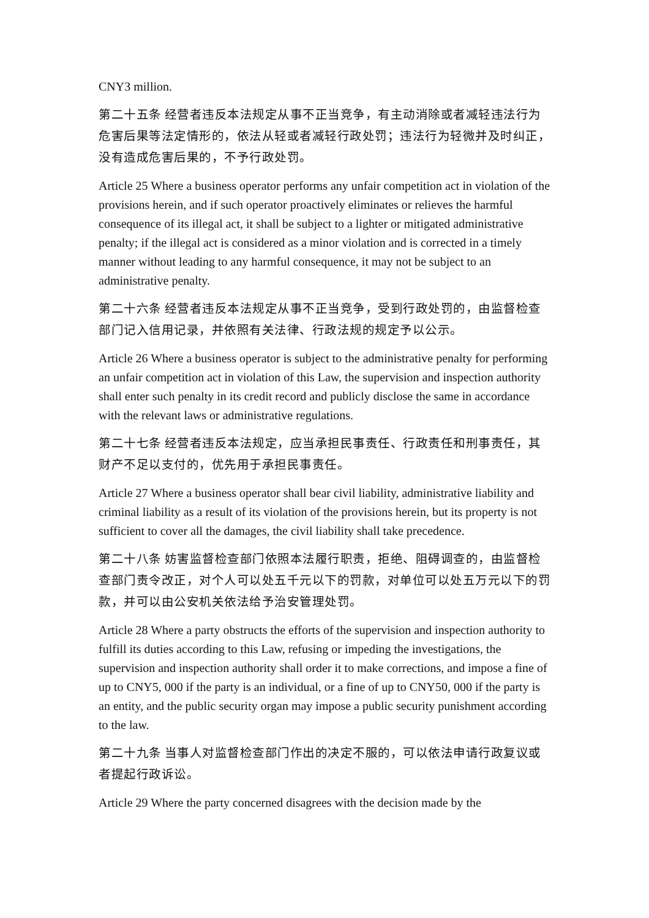CNY3 million.
第二十五条 经营者违反本法规定从事不正当竞争，有主动消除或者减轻违法行为危害后果等法定情形的，依法从轻或者减轻行政处罚；违法行为轻微并及时纠正，没有造成危害后果的，不予行政处罚。
Article 25 Where a business operator performs any unfair competition act in violation of the provisions herein, and if such operator proactively eliminates or relieves the harmful consequence of its illegal act, it shall be subject to a lighter or mitigated administrative penalty; if the illegal act is considered as a minor violation and is corrected in a timely manner without leading to any harmful consequence, it may not be subject to an administrative penalty.
第二十六条 经营者违反本法规定从事不正当竞争，受到行政处罚的，由监督检查部门记入信用记录，并依照有关法律、行政法规的规定予以公示。
Article 26 Where a business operator is subject to the administrative penalty for performing an unfair competition act in violation of this Law, the supervision and inspection authority shall enter such penalty in its credit record and publicly disclose the same in accordance with the relevant laws or administrative regulations.
第二十七条 经营者违反本法规定，应当承担民事责任、行政责任和刑事责任，其财产不足以支付的，优先用于承担民事责任。
Article 27 Where a business operator shall bear civil liability, administrative liability and criminal liability as a result of its violation of the provisions herein, but its property is not sufficient to cover all the damages, the civil liability shall take precedence.
第二十八条 妨害监督检查部门依照本法履行职责，拒绝、阻碍调查的，由监督检查部门责令改正，对个人可以处五千元以下的罚款，对单位可以处五万元以下的罚款，并可以由公安机关依法给予治安管理处罚。
Article 28 Where a party obstructs the efforts of the supervision and inspection authority to fulfill its duties according to this Law, refusing or impeding the investigations, the supervision and inspection authority shall order it to make corrections, and impose a fine of up to CNY5, 000 if the party is an individual, or a fine of up to CNY50, 000 if the party is an entity, and the public security organ may impose a public security punishment according to the law.
第二十九条 当事人对监督检查部门作出的决定不服的，可以依法申请行政复议或者提起行政诉讼。
Article 29 Where the party concerned disagrees with the decision made by the